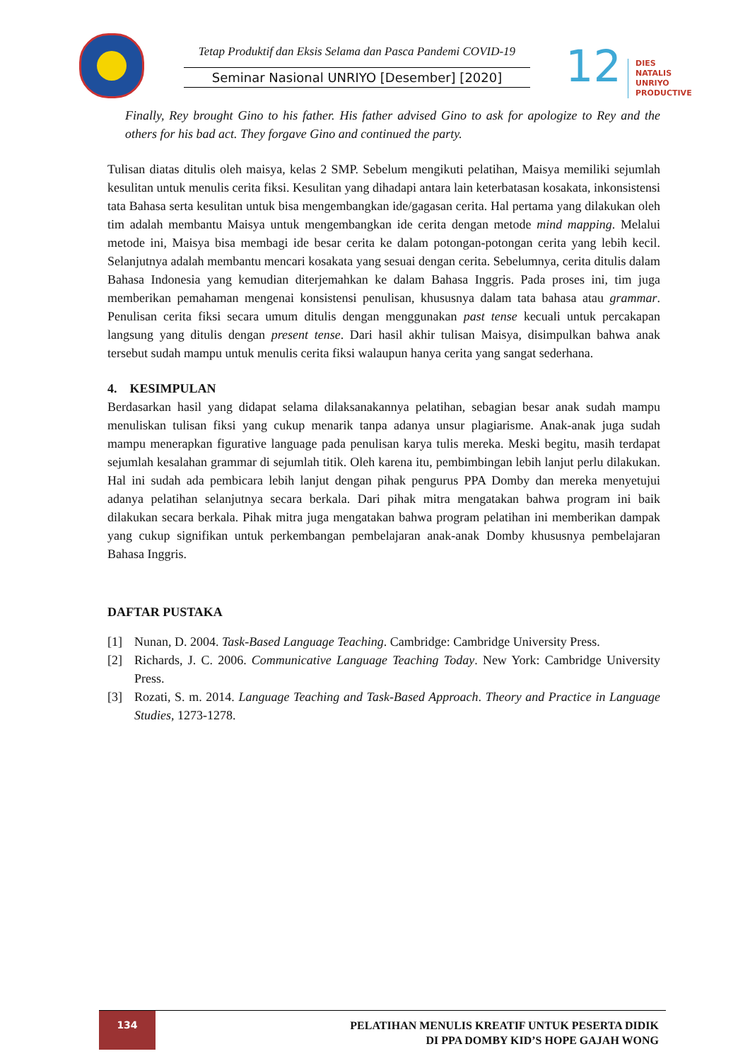Tetap Produktif dan Eksis Selama dan Pasca Pandemi COVID-19
Seminar Nasional UNRIYO [Desember] [2020]
12
DIES NATALIS
UNRIYO
PRODUCTIVE
Finally, Rey brought Gino to his father. His father advised Gino to ask for apologize to Rey and the others for his bad act. They forgave Gino and continued the party.
Tulisan diatas ditulis oleh maisya, kelas 2 SMP. Sebelum mengikuti pelatihan, Maisya memiliki sejumlah kesulitan untuk menulis cerita fiksi. Kesulitan yang dihadapi antara lain keterbatasan kosakata, inkonsistensi tata Bahasa serta kesulitan untuk bisa mengembangkan ide/gagasan cerita. Hal pertama yang dilakukan oleh tim adalah membantu Maisya untuk mengembangkan ide cerita dengan metode mind mapping. Melalui metode ini, Maisya bisa membagi ide besar cerita ke dalam potongan-potongan cerita yang lebih kecil. Selanjutnya adalah membantu mencari kosakata yang sesuai dengan cerita. Sebelumnya, cerita ditulis dalam Bahasa Indonesia yang kemudian diterjemahkan ke dalam Bahasa Inggris. Pada proses ini, tim juga memberikan pemahaman mengenai konsistensi penulisan, khususnya dalam tata bahasa atau grammar. Penulisan cerita fiksi secara umum ditulis dengan menggunakan past tense kecuali untuk percakapan langsung yang ditulis dengan present tense. Dari hasil akhir tulisan Maisya, disimpulkan bahwa anak tersebut sudah mampu untuk menulis cerita fiksi walaupun hanya cerita yang sangat sederhana.
4. KESIMPULAN
Berdasarkan hasil yang didapat selama dilaksanakannya pelatihan, sebagian besar anak sudah mampu menuliskan tulisan fiksi yang cukup menarik tanpa adanya unsur plagiarisme. Anak-anak juga sudah mampu menerapkan figurative language pada penulisan karya tulis mereka. Meski begitu, masih terdapat sejumlah kesalahan grammar di sejumlah titik. Oleh karena itu, pembimbingan lebih lanjut perlu dilakukan. Hal ini sudah ada pembicara lebih lanjut dengan pihak pengurus PPA Domby dan mereka menyetujui adanya pelatihan selanjutnya secara berkala. Dari pihak mitra mengatakan bahwa program ini baik dilakukan secara berkala. Pihak mitra juga mengatakan bahwa program pelatihan ini memberikan dampak yang cukup signifikan untuk perkembangan pembelajaran anak-anak Domby khususnya pembelajaran Bahasa Inggris.
DAFTAR PUSTAKA
[1] Nunan, D. 2004. Task-Based Language Teaching. Cambridge: Cambridge University Press.
[2] Richards, J. C. 2006. Communicative Language Teaching Today. New York: Cambridge University Press.
[3] Rozati, S. m. 2014. Language Teaching and Task-Based Approach. Theory and Practice in Language Studies, 1273-1278.
134
PELATIHAN MENULIS KREATIF UNTUK PESERTA DIDIK
DI PPA DOMBY KID’S HOPE GAJAH WONG